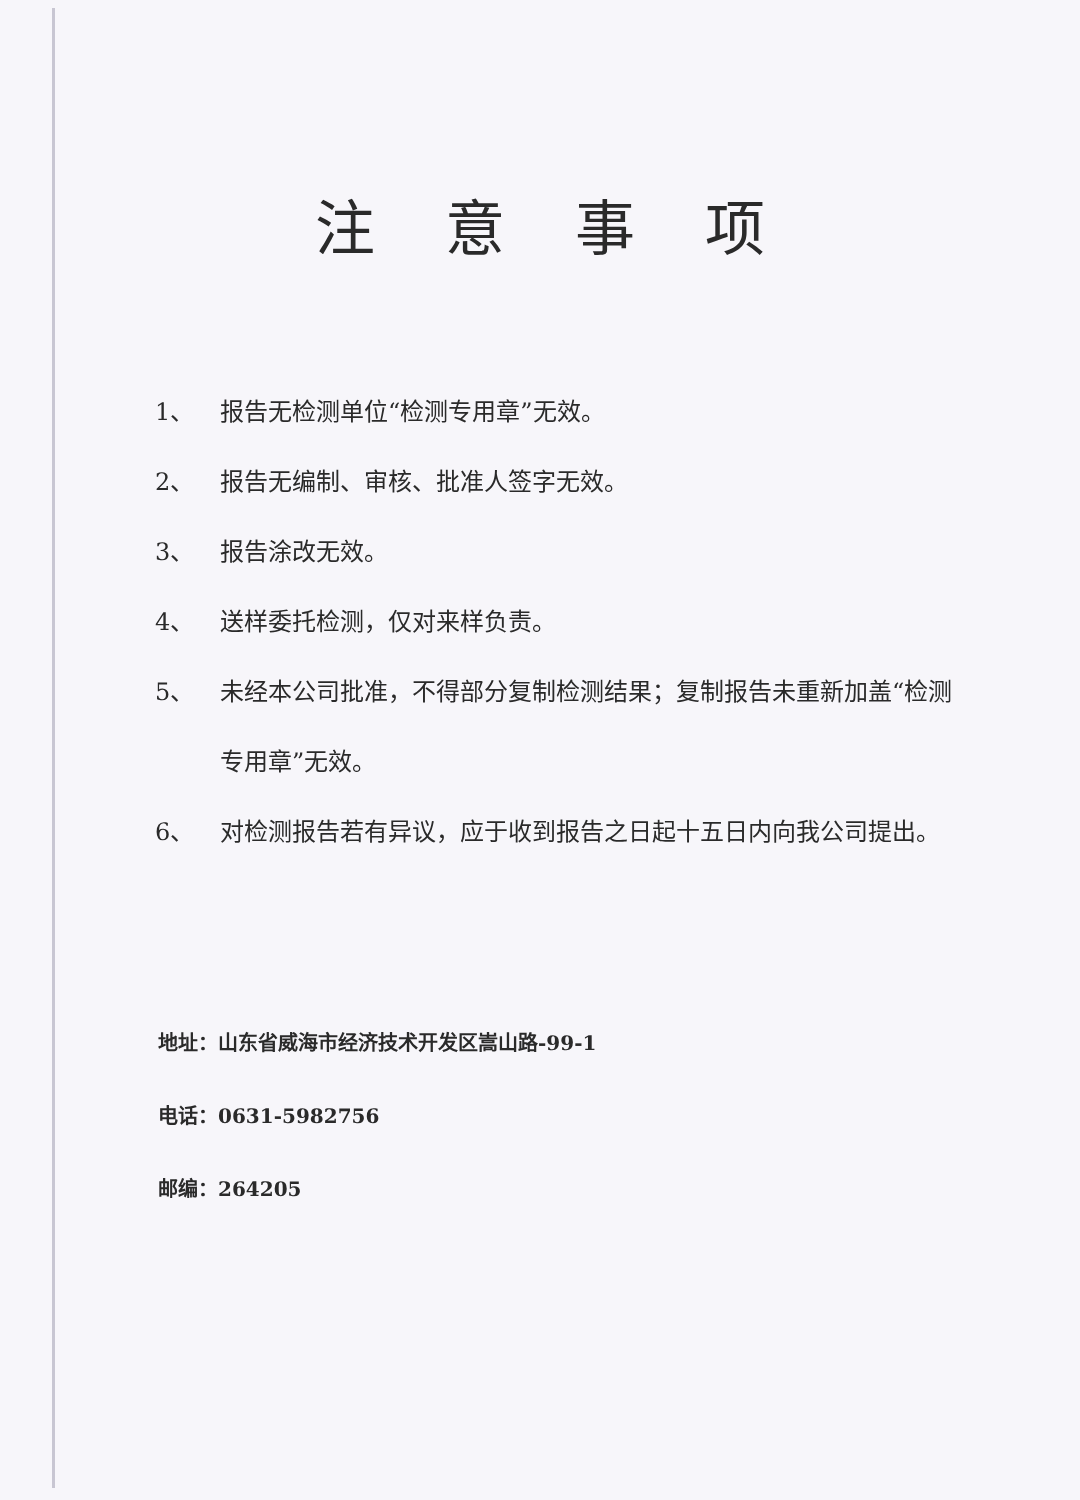注意事项
1、 报告无检测单位“检测专用章”无效。
2、 报告无编制、审核、批准人签字无效。
3、 报告涂改无效。
4、 送样委托检测，仅对来样负责。
5、 未经本公司批准，不得部分复制检测结果；复制报告未重新加盖“检测专用章”无效。
6、 对检测报告若有异议，应于收到报告之日起十五日内向我公司提出。
地址：山东省威海市经济技术开发区嵩山路-99-1
电话：0631-5982756
邮编：264205